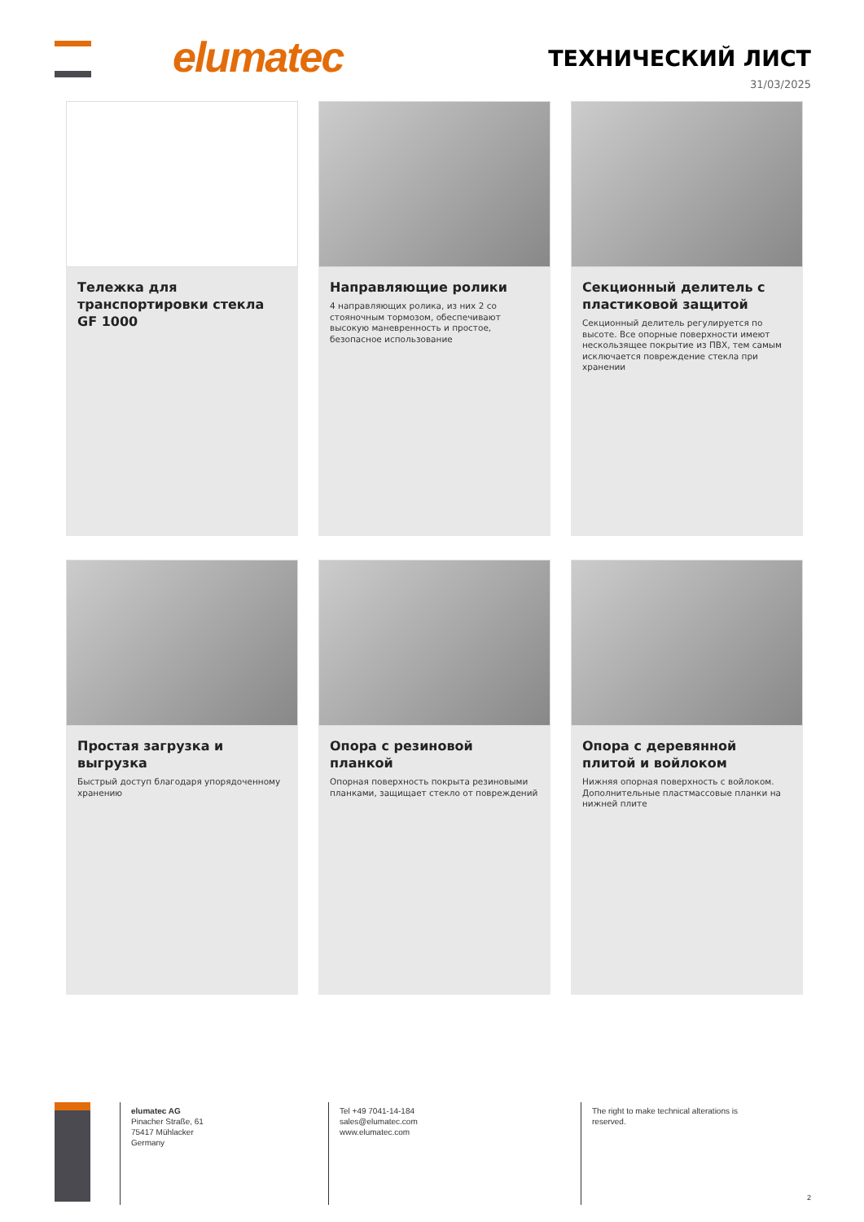elumatec ТЕХНИЧЕСКИЙ ЛИСТ
31/03/2025
Тележка для транспортировки стекла GF 1000
Направляющие ролики
4 направляющих ролика, из них 2 со стояночным тормозом, обеспечивают высокую маневренность и простое, безопасное использование
Секционный делитель с пластиковой защитой
Секционный делитель регулируется по высоте. Все опорные поверхности имеют нескользящее покрытие из ПВХ, тем самым исключается повреждение стекла при хранении
Простая загрузка и выгрузка
Быстрый доступ благодаря упорядоченному хранению
Опора с резиновой планкой
Опорная поверхность покрыта резиновыми планками, защищает стекло от повреждений
Опора с деревянной плитой и войлоком
Нижняя опорная поверхность с войлоком. Дополнительные пластмассовые планки на нижней плите
elumatec AG
Pinacher Straße, 61
75417 Mühlacker
Germany
Tel +49 7041-14-184
sales@elumatec.com
www.elumatec.com
The right to make technical alterations is
reserved.
2